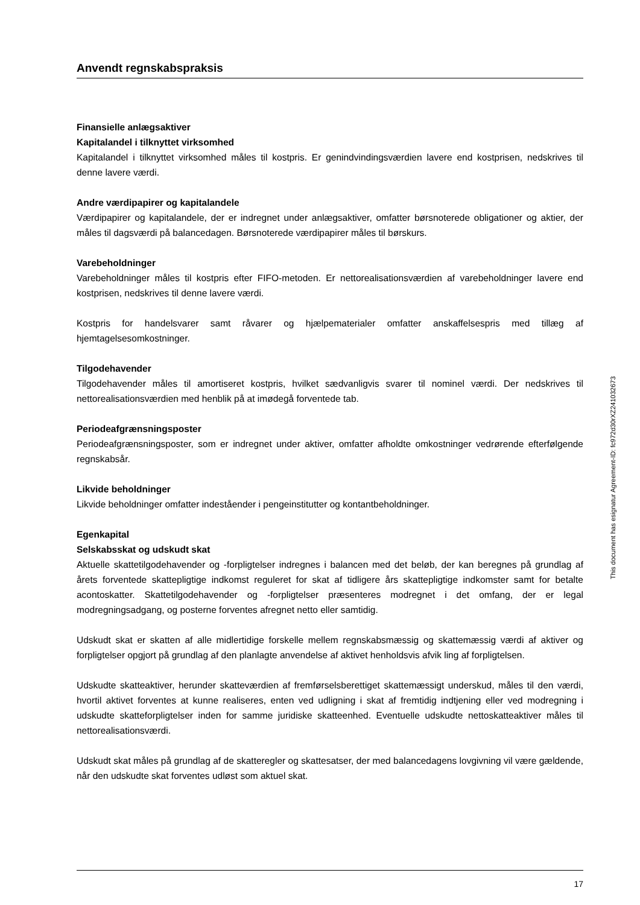Anvendt regnskabspraksis
Finansielle anlægsaktiver
Kapitalandel i tilknyttet virksomhed
Kapitalandel i tilknyttet virksomhed måles til kostpris. Er genindvindingsværdien lavere end kostprisen, nedskrives til denne lavere værdi.
Andre værdipapirer og kapitalandele
Værdipapirer og kapitalandele, der er indregnet under anlægsaktiver, omfatter børsnoterede obligationer og aktier, der måles til dagsværdi på balancedagen. Børsnoterede værdipapirer måles til børskurs.
Varebeholdninger
Varebeholdninger måles til kostpris efter FIFO-metoden. Er nettorealisationsværdien af varebeholdninger lavere end kostprisen, nedskrives til denne lavere værdi.
Kostpris for handelsvarer samt råvarer og hjælpematerialer omfatter anskaffelsespris med tillæg af hjemtagelsesomkostninger.
Tilgodehavender
Tilgodehavender måles til amortiseret kostpris, hvilket sædvanligvis svarer til nominel værdi. Der nedskrives til nettorealisationsværdien med henblik på at imødegå forventede tab.
Periodeafgrænsningsposter
Periodeafgrænsningsposter, som er indregnet under aktiver, omfatter afholdte omkostninger vedrørende efterfølgende regnskabsår.
Likvide beholdninger
Likvide beholdninger omfatter indeståender i pengeinstitutter og kontantbeholdninger.
Egenkapital
Selskabsskat og udskudt skat
Aktuelle skattetilgodehavender og -forpligtelser indregnes i balancen med det beløb, der kan beregnes på grundlag af årets forventede skattepligtige indkomst reguleret for skat af tidligere års skattepligtige indkomster samt for betalte acontoskatter. Skattetilgodehavender og -forpligtelser præsenteres modregnet i det omfang, der er legal modregningsadgang, og posterne forventes afregnet netto eller samtidig.
Udskudt skat er skatten af alle midlertidige forskelle mellem regnskabsmæssig og skattemæssig værdi af aktiver og forpligtelser opgjort på grundlag af den planlagte anvendelse af aktivet henholdsvis afvik ling af forpligtelsen.
Udskudte skatteaktiver, herunder skatteværdien af fremførselsberettiget skattemæssigt underskud, måles til den værdi, hvortil aktivet forventes at kunne realiseres, enten ved udligning i skat af fremtidig indtjening eller ved modregning i udskudte skatteforpligtelser inden for samme juridiske skatteenhed. Eventuelle udskudte nettoskatteaktiver måles til nettorealisationsværdi.
Udskudt skat måles på grundlag af de skatteregler og skattesatser, der med balancedagens lovgivning vil være gældende, når den udskudte skat forventes udløst som aktuel skat.
This document has esignatur Agreement-ID: fc972d30rXZ241032673
17